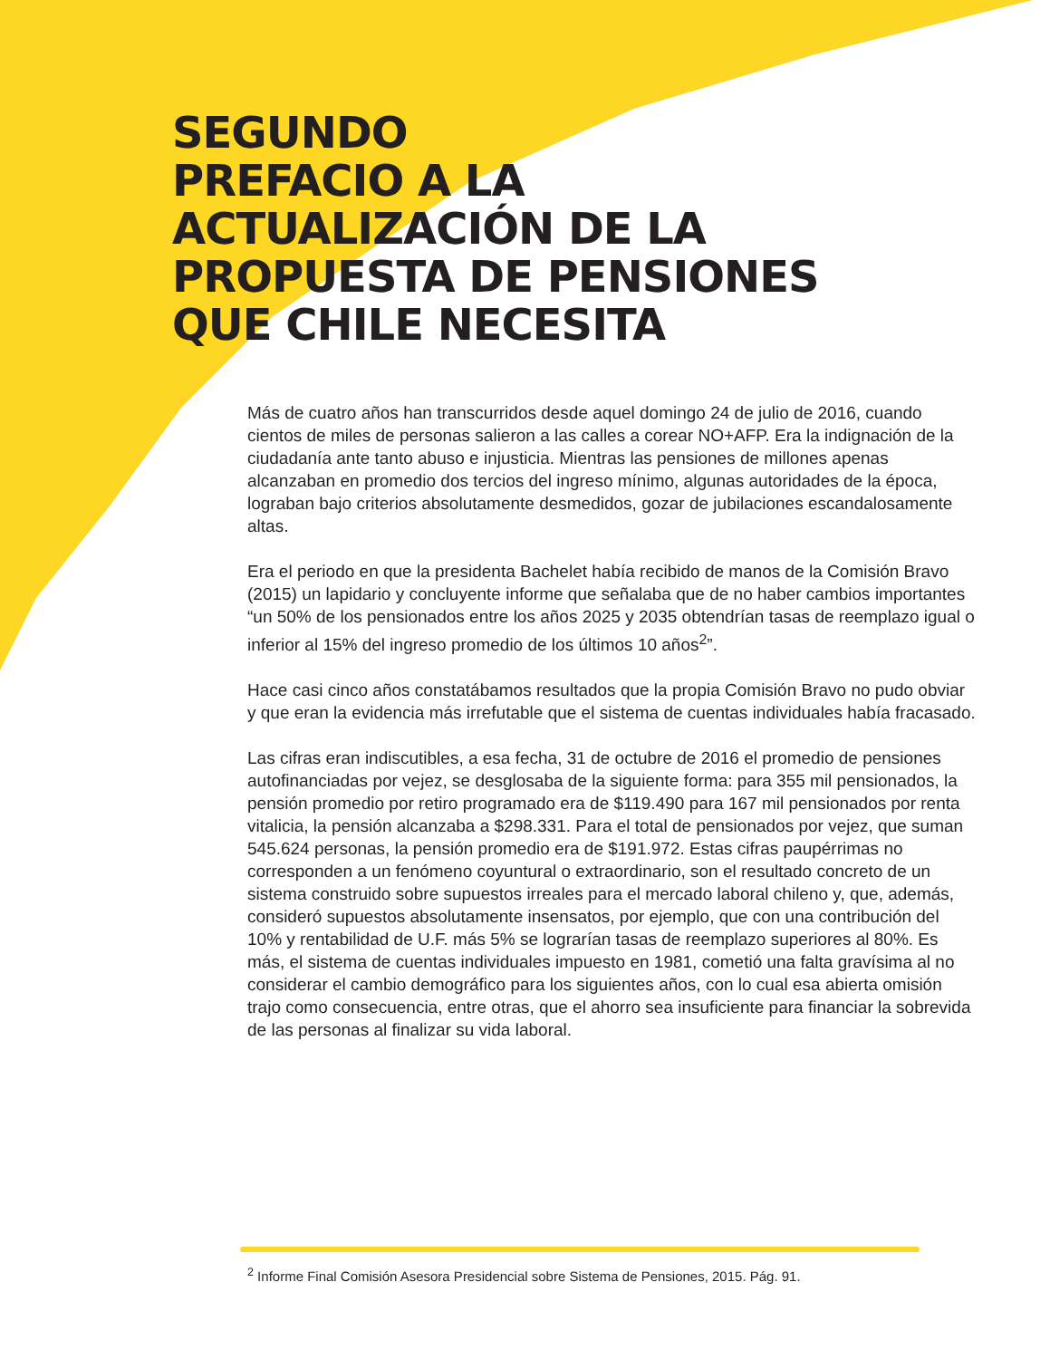SEGUNDO
PREFACIO A LA
ACTUALIZACIÓN DE LA
PROPUESTA DE PENSIONES
QUE CHILE NECESITA
Más de cuatro años han transcurridos desde aquel domingo 24 de julio de 2016, cuando cientos de miles de personas salieron a las calles a corear NO+AFP. Era la indignación de la ciudadanía ante tanto abuso e injusticia. Mientras las pensiones de millones apenas alcanzaban en promedio dos tercios del ingreso mínimo, algunas autoridades de la época, lograban bajo criterios absolutamente desmedidos, gozar de jubilaciones escandalosamente altas.
Era el periodo en que la presidenta Bachelet había recibido de manos de la Comisión Bravo (2015) un lapidario y concluyente informe que señalaba que de no haber cambios importantes “un 50% de los pensionados entre los años 2025 y 2035 obtendrían tasas de reemplazo igual o inferior al 15% del ingreso promedio de los últimos 10 años<sup>2</sup>”.
Hace casi cinco años constatábamos resultados que la propia Comisión Bravo no pudo obviar y que eran la evidencia más irrefutable que el sistema de cuentas individuales había fracasado.
Las cifras eran indiscutibles, a esa fecha, 31 de octubre de 2016 el promedio de pensiones autofinanciadas por vejez, se desglosaba de la siguiente forma: para 355 mil pensionados, la pensión promedio por retiro programado era de $119.490 para 167 mil pensionados por renta vitalicia, la pensión alcanzaba a $298.331. Para el total de pensionados por vejez, que suman 545.624 personas, la pensión promedio era de $191.972. Estas cifras paupérrimas no corresponden a un fenómeno coyuntural o extraordinario, son el resultado concreto de un sistema construido sobre supuestos irreales para el mercado laboral chileno y, que, además, consideró supuestos absolutamente insensatos, por ejemplo, que con una contribución del 10% y rentabilidad de U.F. más 5% se lograrían tasas de reemplazo superiores al 80%. Es más, el sistema de cuentas individuales impuesto en 1981, cometió una falta gravísima al no considerar el cambio demográfico para los siguientes años, con lo cual esa abierta omisión trajo como consecuencia, entre otras, que el ahorro sea insuficiente para financiar la sobrevida de las personas al finalizar su vida laboral.
<sup>2</sup> Informe Final Comisión Asesora Presidencial sobre Sistema de Pensiones, 2015. Pág. 91.